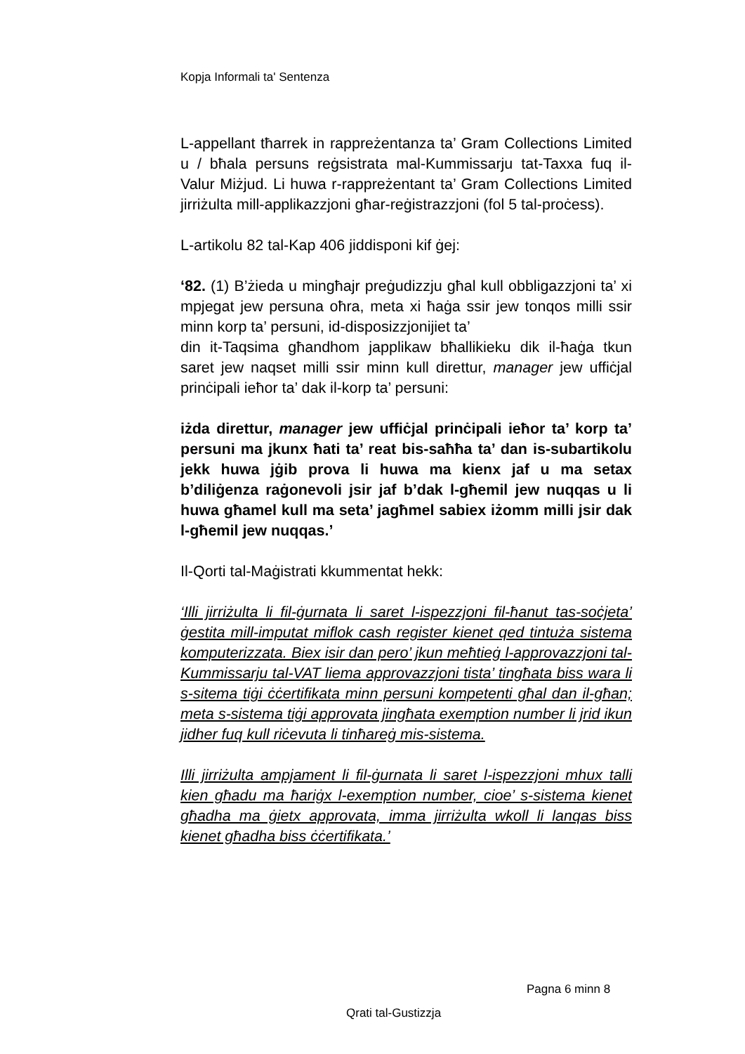Kopja Informali ta' Sentenza
L-appellant tħarrek in rappreżentanza ta’ Gram Collections Limited u / bħala persuns reġsistrata mal-Kummissarju tat-Taxxa fuq il-Valur Miżjud. Li huwa r-rappreżentant ta’ Gram Collections Limited jirriżulta mill-applikazzjoni għar-reġistrazzjoni (fol 5 tal-proċess).
L-artikolu 82 tal-Kap 406 jiddisponi kif ġej:
‘82. (1) B’żieda u mingħajr preġudizzju għal kull obbligazzjoni ta’ xi mpjegat jew persuna oħra, meta xi ħaġa ssir jew tonqos milli ssir minn korp ta’ persuni, id-disposizzjonijiet ta’
din it-Taqsima għandhom japplikaw bħallikieku dik il-ħaġa tkun saret jew naqset milli ssir minn kull direttur, manager jew uffiċjal prinċipali ieħor ta’ dak il-korp ta’ persuni:
iżda direttur, manager jew uffiċjal prinċipali ieħor ta’ korp ta’ persuni ma jkunx ħati ta’ reat bis-saħħa ta’ dan is-subartikolu jekk huwa jġib prova li huwa ma kienx jaf u ma setax b’diliġenza raġonevoli jsir jaf b’dak l-għemil jew nuqqas u li huwa għamel kull ma seta’ jagħmel sabiex iżomm milli jsir dak l-għemil jew nuqqas.’
Il-Qorti tal-Maġistrati kkummentat hekk:
‘Illi jirriżulta li fil-ġurnata li saret l-ispezzjoni fil-ħanut tas-soċjeta’ ġestita mill-imputat miflok cash register kienet qed tintuża sistema komputerizzata. Biex isir dan pero’ jkun meħtieġ l-approvazzjoni tal-Kummissarju tal-VAT liema approvazzjoni tista’ tingħata biss wara li s-sitema tiġi ċċertifikata minn persuni kompetenti għal dan il-għan; meta s-sistema tiġi approvata jingħata exemption number li jrid ikun jidher fuq kull riċevuta li tinħareġ mis-sistema.
Illi jirriżulta ampjament li fil-ġurnata li saret l-ispezzjoni mhux talli kien għadu ma ħariġx l-exemption number, cioe’ s-sistema kienet għadha ma ġietx approvata, imma jirriżulta wkoll li lanqas biss kienet għadha biss ċċertifikata.’
Pagna 6 minn 8
Qrati tal-Gustizzja